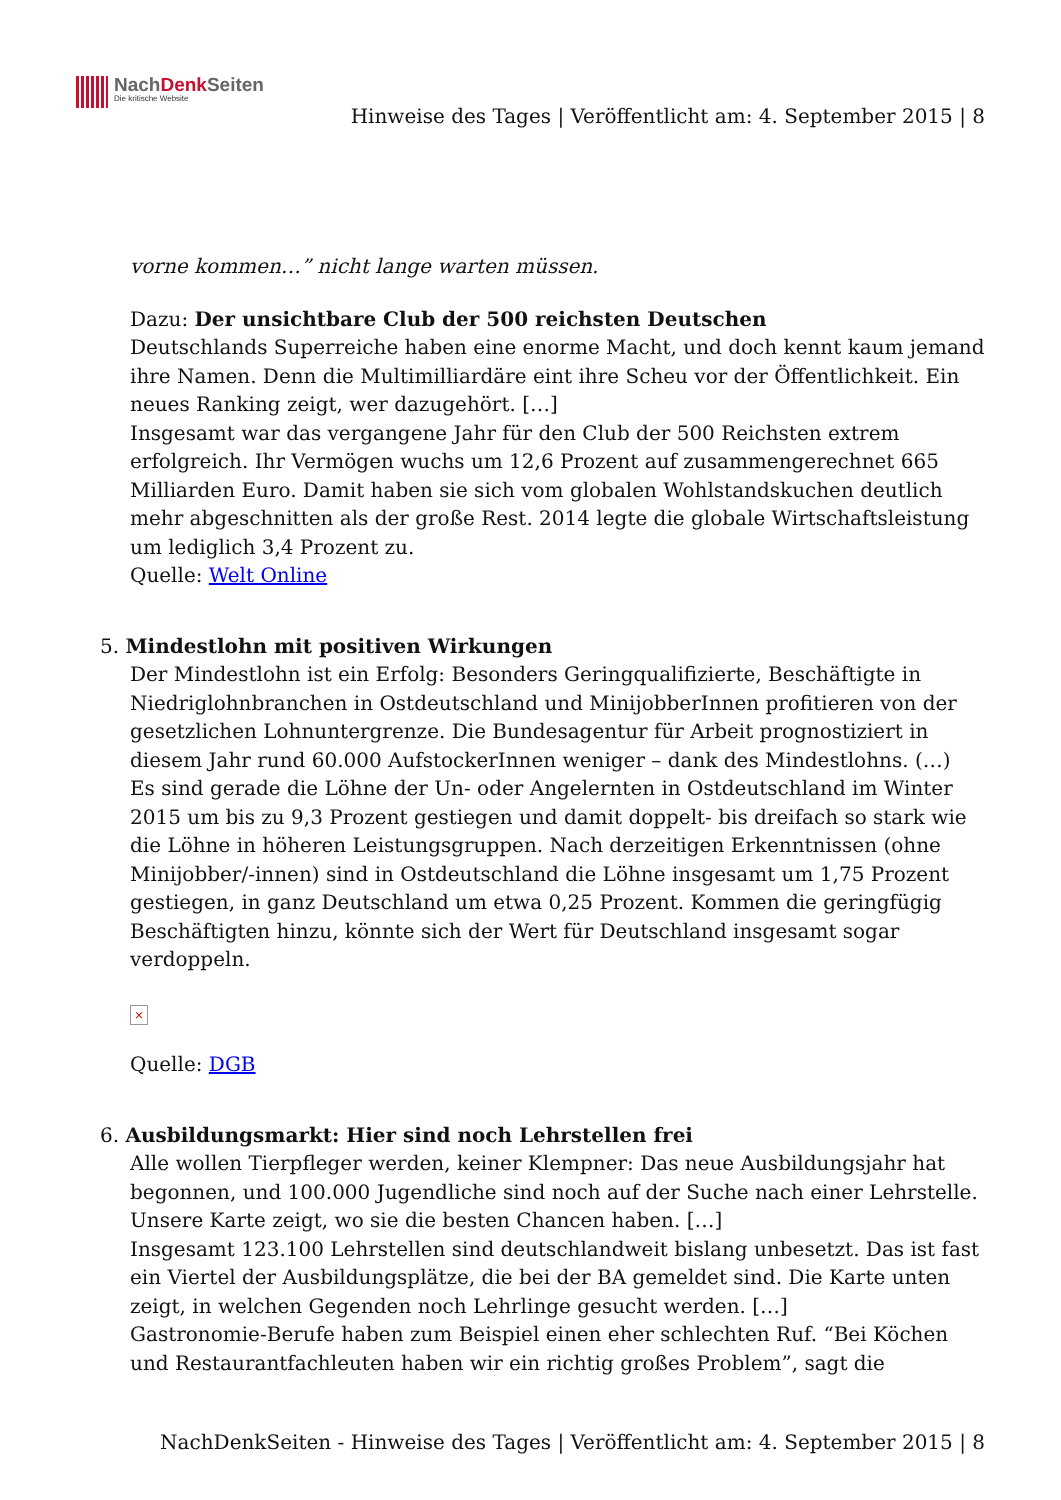NachDenk Seiten
Die kritische Website
Hinweise des Tages | Veröffentlicht am: 4. September 2015 | 8
vorne kommen…” nicht lange warten müssen.
Dazu: Der unsichtbare Club der 500 reichsten Deutschen
Deutschlands Superreiche haben eine enorme Macht, und doch kennt kaum jemand ihre Namen. Denn die Multimilliardäre eint ihre Scheu vor der Öffentlichkeit. Ein neues Ranking zeigt, wer dazugehört. […]
Insgesamt war das vergangene Jahr für den Club der 500 Reichsten extrem erfolgreich. Ihr Vermögen wuchs um 12,6 Prozent auf zusammengerechnet 665 Milliarden Euro. Damit haben sie sich vom globalen Wohlstandskuchen deutlich mehr abgeschnitten als der große Rest. 2014 legte die globale Wirtschaftsleistung um lediglich 3,4 Prozent zu.
Quelle: Welt Online
5. Mindestlohn mit positiven Wirkungen
Der Mindestlohn ist ein Erfolg: Besonders Geringqualifizierte, Beschäftigte in Niedriglohnbranchen in Ostdeutschland und MinijobberInnen profitieren von der gesetzlichen Lohnuntergrenze. Die Bundesagentur für Arbeit prognostiziert in diesem Jahr rund 60.000 AufstockerInnen weniger – dank des Mindestlohns. (…)
Es sind gerade die Löhne der Un- oder Angelernten in Ostdeutschland im Winter 2015 um bis zu 9,3 Prozent gestiegen und damit doppelt- bis dreifach so stark wie die Löhne in höheren Leistungsgruppen. Nach derzeitigen Erkenntnissen (ohne Minijobber/-innen) sind in Ostdeutschland die Löhne insgesamt um 1,75 Prozent gestiegen, in ganz Deutschland um etwa 0,25 Prozent. Kommen die geringfügig Beschäftigten hinzu, könnte sich der Wert für Deutschland insgesamt sogar verdoppeln.
×
Quelle: DGB
6. Ausbildungsmarkt: Hier sind noch Lehrstellen frei
Alle wollen Tierpfleger werden, keiner Klempner: Das neue Ausbildungsjahr hat begonnen, und 100.000 Jugendliche sind noch auf der Suche nach einer Lehrstelle. Unsere Karte zeigt, wo sie die besten Chancen haben. […]
Insgesamt 123.100 Lehrstellen sind deutschlandweit bislang unbesetzt. Das ist fast ein Viertel der Ausbildungsplätze, die bei der BA gemeldet sind. Die Karte unten zeigt, in welchen Gegenden noch Lehrlinge gesucht werden. […]
Gastronomie-Berufe haben zum Beispiel einen eher schlechten Ruf. “Bei Köchen und Restaurantfachleuten haben wir ein richtig großes Problem”, sagt die
NachDenkSeiten - Hinweise des Tages | Veröffentlicht am: 4. September 2015 | 8